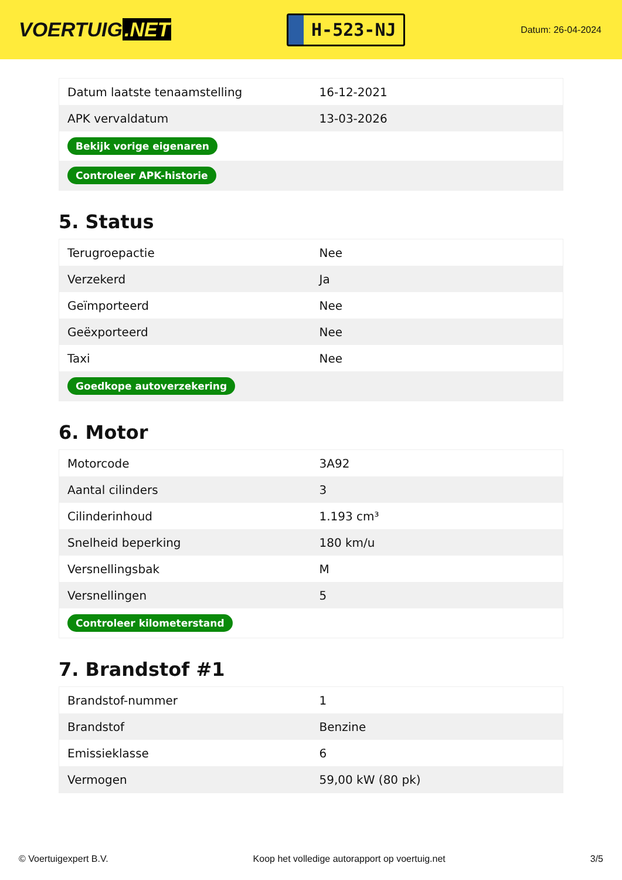VOERTUIG.NET
H-523-NJ
Datum: 26-04-2024
| Datum laatste tenaamstelling | 16-12-2021 |
| APK vervaldatum | 13-03-2026 |
| Bekijk vorige eigenaren | |
| Controleer APK-historie | |
5. Status
| Terugroepactie | Nee |
| Verzekerd | Ja |
| Geïmporteerd | Nee |
| Geëxporteerd | Nee |
| Taxi | Nee |
| Goedkope autoverzekering | |
6. Motor
| Motorcode | 3A92 |
| Aantal cilinders | 3 |
| Cilinderinhoud | 1.193 cm³ |
| Snelheid beperking | 180 km/u |
| Versnellingsbak | M |
| Versnellingen | 5 |
| Controleer kilometerstand | |
7. Brandstof #1
| Brandstof-nummer | 1 |
| Brandstof | Benzine |
| Emissieklasse | 6 |
| Vermogen | 59,00 kW (80 pk) |
© Voertuigexpert B.V. Koop het volledige autorapport op voertuig.net 3/5